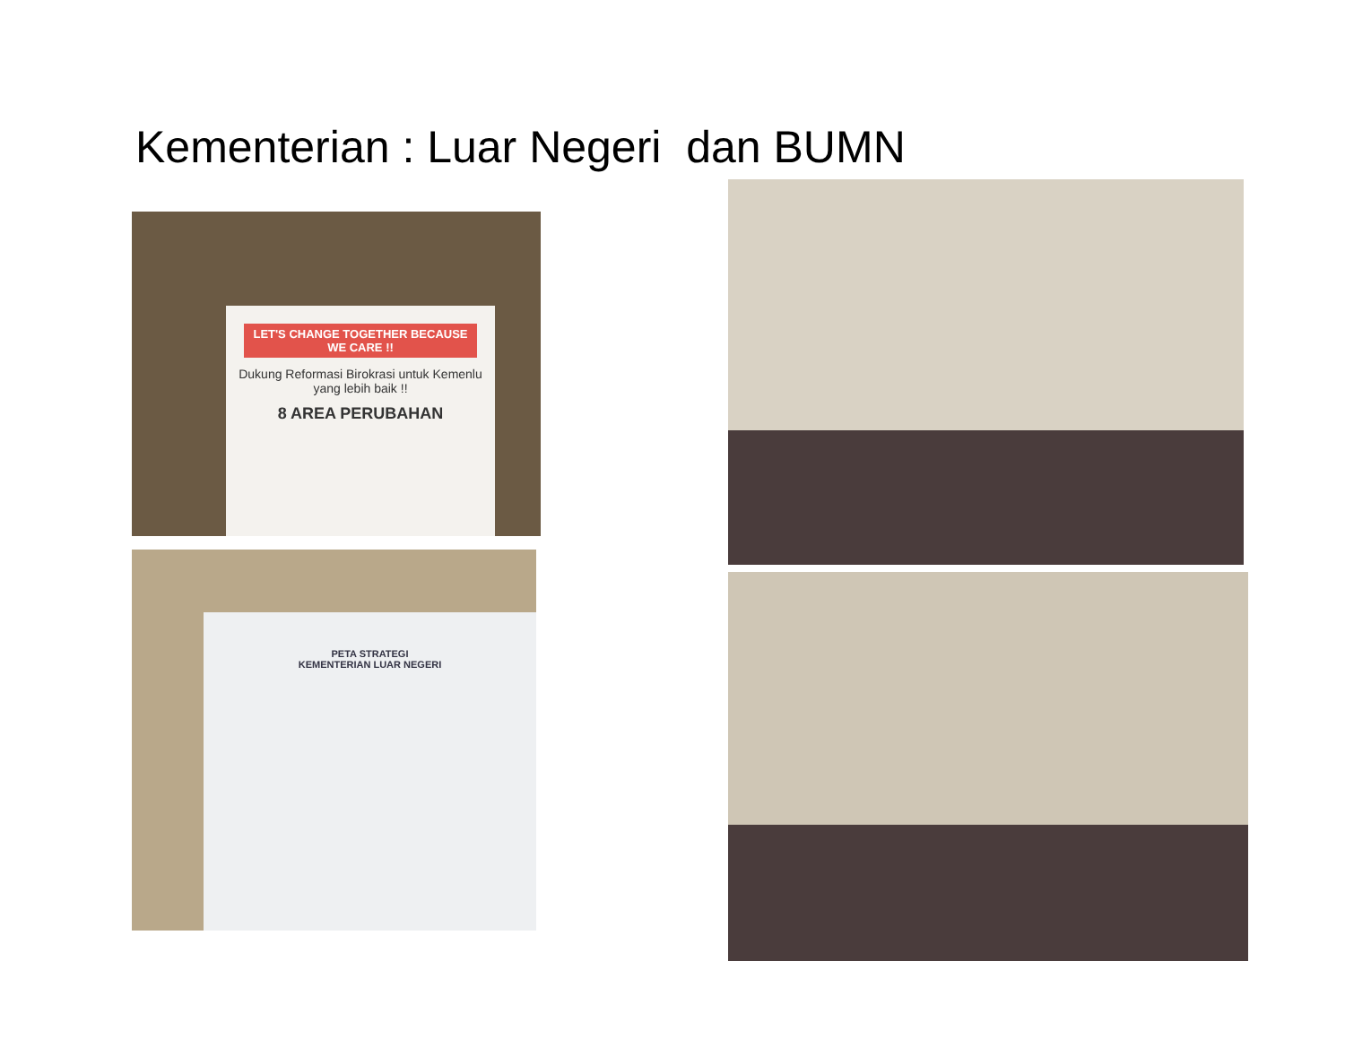Kementerian : Luar Negeri dan BUMN
LET'S CHANGE TOGETHER BECAUSE WE CARE !!
Dukung Reformasi Birokrasi untuk Kemenlu yang lebih baik !!
8 AREA PERUBAHAN
PETA STRATEGI
KEMENTERIAN LUAR NEGERI